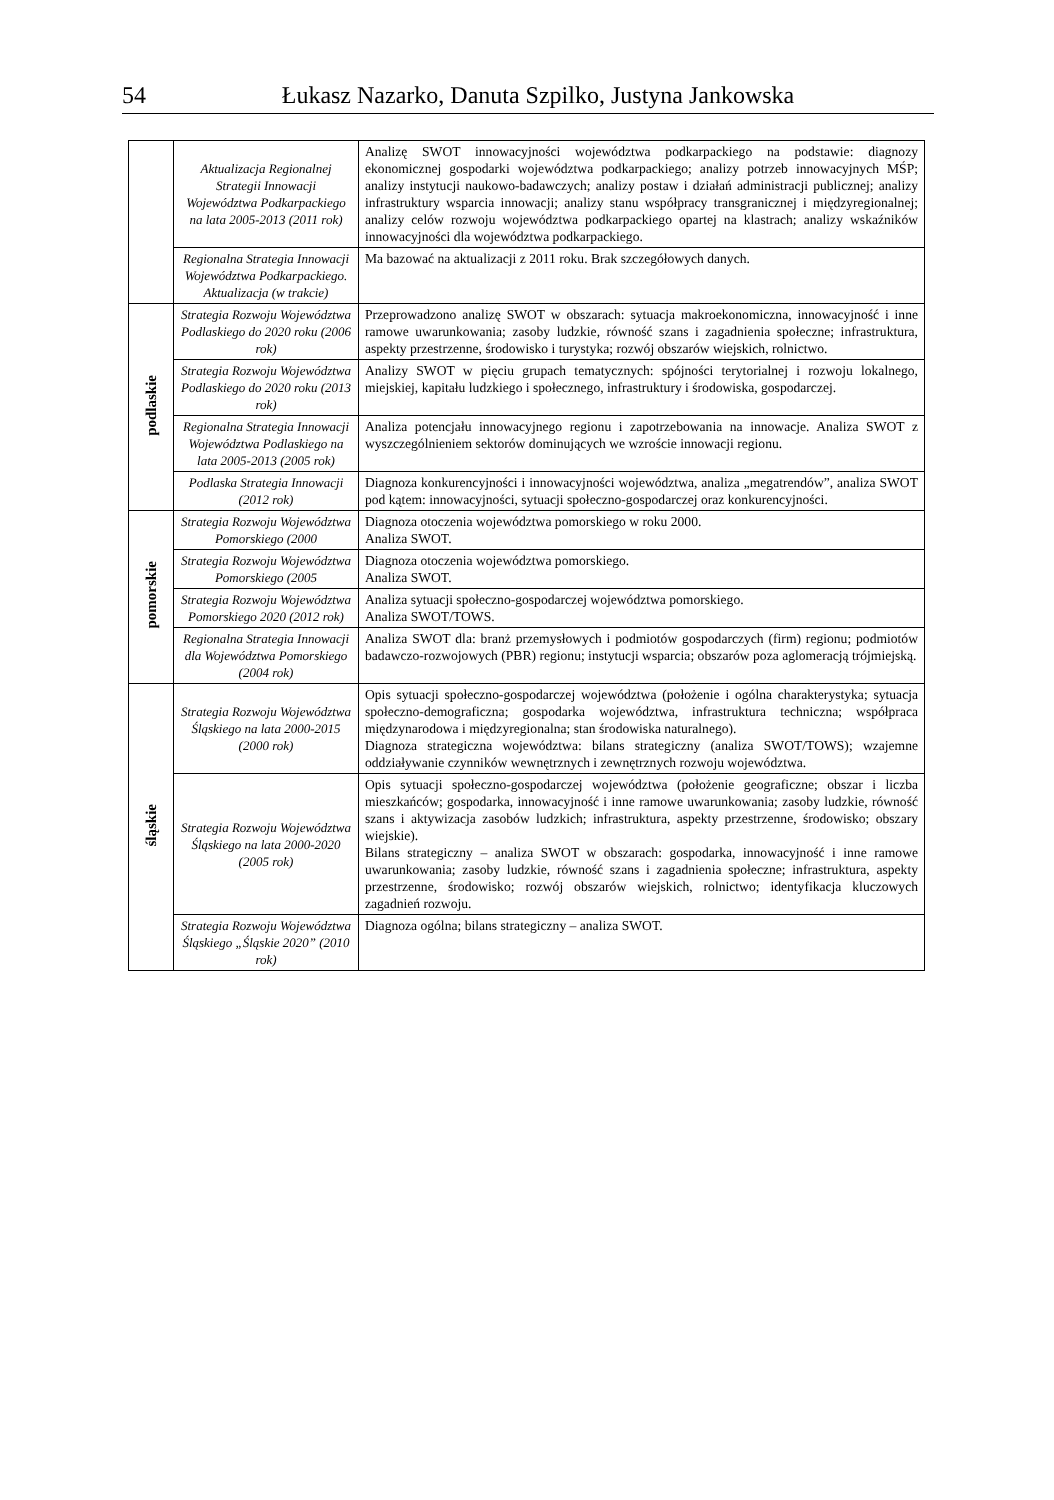54 Łukasz Nazarko, Danuta Szpilko, Justyna Jankowska
| | Aktualizacja Regionalnej Strategii Innowacji Województwa Podkarpackiego na lata 2005-2013 (2011 rok) | Analizę SWOT innowacyjności województwa podkarpackiego na podstawie: diagnozy ekonomicznej gospodarki województwa podkarpackiego; analizy potrzeb innowacyjnych MŚP; analizy instytucji naukowo-badawczych; analizy postaw i działań administracji publicznej; analizy infrastruktury wsparcia innowacji; analizy stanu współpracy transgranicznej i międzyregionalnej; analizy celów rozwoju województwa podkarpackiego opartej na klastrach; analizy wskaźników innowacyjności dla województwa podkarpackiego. |
| | Regionalna Strategia Innowacji Województwa Podkarpackiego. Aktualizacja (w trakcie) | Ma bazować na aktualizacji z 2011 roku. Brak szczegółowych danych. |
| podlaskie | Strategia Rozwoju Województwa Podlaskiego do 2020 roku (2006 rok) | Przeprowadzono analizę SWOT w obszarach: sytuacja makroekonomiczna, innowacyjność i inne ramowe uwarunkowania; zasoby ludzkie, równość szans i zagadnienia społeczne; infrastruktura, aspekty przestrzenne, środowisko i turystyka; rozwój obszarów wiejskich, rolnictwo. |
| | Strategia Rozwoju Województwa Podlaskiego do 2020 roku (2013 rok) | Analizy SWOT w pięciu grupach tematycznych: spójności terytorialnej i rozwoju lokalnego, miejskiej, kapitału ludzkiego i społecznego, infrastruktury i środowiska, gospodarczej. |
| | Regionalna Strategia Innowacji Województwa Podlaskiego na lata 2005-2013 (2005 rok) | Analiza potencjału innowacyjnego regionu i zapotrzebowania na innowacje. Analiza SWOT z wyszczególnieniem sektorów dominujących we wzroście innowacji regionu. |
| | Podlaska Strategia Innowacji (2012 rok) | Diagnoza konkurencyjności i innowacyjności województwa, analiza „megatrendów”, analiza SWOT pod kątem: innowacyjności, sytuacji społeczno-gospodarczej oraz konkurencyjności. |
| pomorskie | Strategia Rozwoju Województwa Pomorskiego (2000 | Diagnoza otoczenia województwa pomorskiego w roku 2000. Analiza SWOT. |
| | Strategia Rozwoju Województwa Pomorskiego (2005 | Diagnoza otoczenia województwa pomorskiego. Analiza SWOT. |
| | Strategia Rozwoju Województwa Pomorskiego 2020 (2012 rok) | Analiza sytuacji społeczno-gospodarczej województwa pomorskiego. Analiza SWOT/TOWS. |
| | Regionalna Strategia Innowacji dla Województwa Pomorskiego (2004 rok) | Analiza SWOT dla: branż przemysłowych i podmiotów gospodarczych (firm) regionu; podmiotów badawczo-rozwojowych (PBR) regionu; instytucji wsparcia; obszarów poza aglomeracją trójmiejską. |
| śląskie | Strategia Rozwoju Województwa Śląskiego na lata 2000-2015 (2000 rok) | Opis sytuacji społeczno-gospodarczej województwa (położenie i ogólna charakterystyka; sytuacja społeczno-demograficzna; gospodarka województwa, infrastruktura techniczna; współpraca międzynarodowa i międzyregionalna; stan środowiska naturalnego). Diagnoza strategiczna województwa: bilans strategiczny (analiza SWOT/TOWS); wzajemne oddziaływanie czynników wewnętrznych i zewnętrznych rozwoju województwa. |
| | Strategia Rozwoju Województwa Śląskiego na lata 2000-2020 (2005 rok) | Opis sytuacji społeczno-gospodarczej województwa (położenie geograficzne; obszar i liczba mieszkańców; gospodarka, innowacyjność i inne ramowe uwarunkowania; zasoby ludzkie, równość szans i aktywizacja zasobów ludzkich; infrastruktura, aspekty przestrzenne, środowisko; obszary wiejskie). Bilans strategiczny – analiza SWOT w obszarach: gospodarka, innowacyjność i inne ramowe uwarunkowania; zasoby ludzkie, równość szans i zagadnienia społeczne; infrastruktura, aspekty przestrzenne, środowisko; rozwój obszarów wiejskich, rolnictwo; identyfikacja kluczowych zagadnień rozwoju. |
| | Strategia Rozwoju Województwa Śląskiego „Śląskie 2020” (2010 rok) | Diagnoza ogólna; bilans strategiczny – analiza SWOT. |